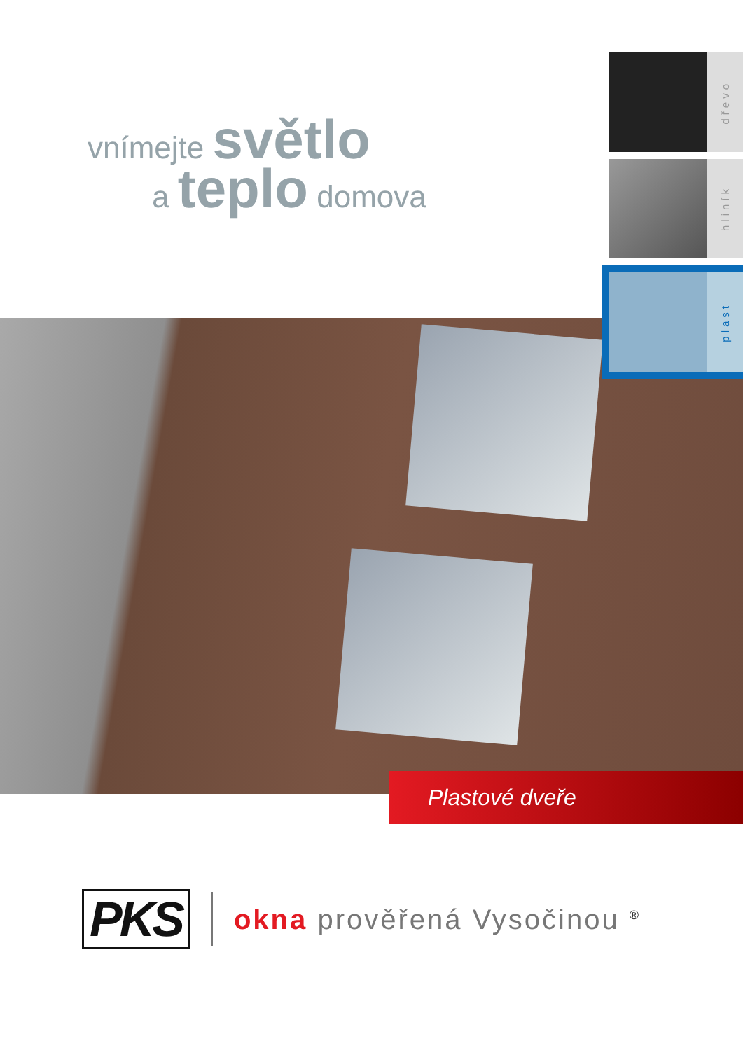vnímejte světlo
a teplo domova
dřevo
hliník
plast
Plastové dveře
PKS
okna prověřená Vysočinou <sup>®</sup>